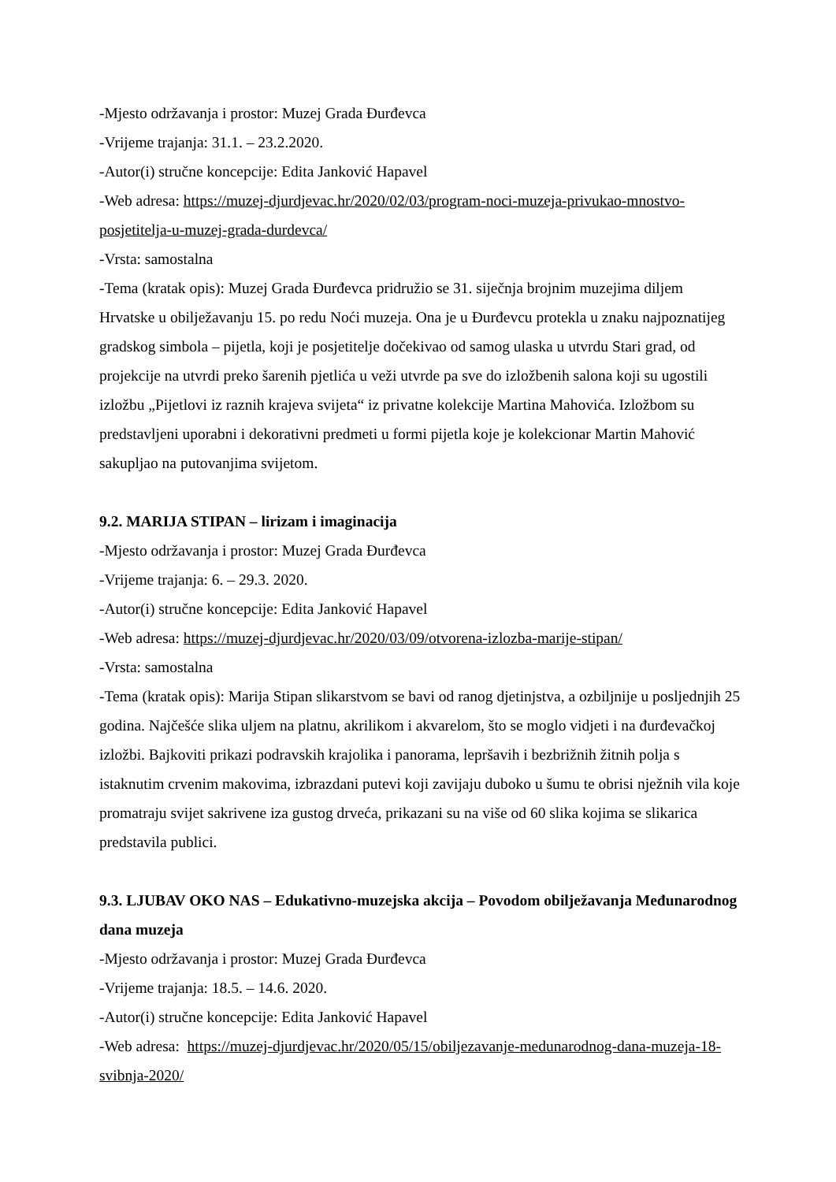-Mjesto održavanja i prostor: Muzej Grada Đurđevca
-Vrijeme trajanja: 31.1. – 23.2.2020.
-Autor(i) stručne koncepcije: Edita Janković Hapavel
-Web adresa: https://muzej-djurdjevac.hr/2020/02/03/program-noci-muzeja-privukao-mnostvo-posjetitelja-u-muzej-grada-durdevca/
-Vrsta: samostalna
-Tema (kratak opis): Muzej Grada Đurđevca pridružio se 31. siječnja brojnim muzejima diljem Hrvatske u obilježavanju 15. po redu Noći muzeja. Ona je u Đurđevcu protekla u znaku najpoznatijeg gradskog simbola – pijetla, koji je posjetitelje dočekivao od samog ulaska u utvrdu Stari grad, od projekcije na utvrdi preko šarenih pjetlića u veži utvrde pa sve do izložbenih salona koji su ugostili izložbu „Pijetlovi iz raznih krajeva svijeta“ iz privatne kolekcije Martina Mahovića. Izložbom su predstavljeni uporabni i dekorativni predmeti u formi pijetla koje je kolekcionar Martin Mahović sakupljao na putovanjima svijetom.
9.2. MARIJA STIPAN – lirizam i imaginacija
-Mjesto održavanja i prostor: Muzej Grada Đurđevca
-Vrijeme trajanja: 6. – 29.3. 2020.
-Autor(i) stručne koncepcije: Edita Janković Hapavel
-Web adresa: https://muzej-djurdjevac.hr/2020/03/09/otvorena-izlozba-marije-stipan/
-Vrsta: samostalna
-Tema (kratak opis): Marija Stipan slikarstvom se bavi od ranog djetinjstva, a ozbiljnije u posljednjih 25 godina. Najčešće slika uljem na platnu, akrilikom i akvarelom, što se moglo vidjeti i na đurđevačkoj izložbi. Bajkoviti prikazi podravskih krajolika i panorama, lepršavih i bezbrižnih žitnih polja s istaknutim crvenim makovima, izbrazdani putevi koji zavijaju duboko u šumu te obrisi nježnih vila koje promatraju svijet sakrivene iza gustog drveća, prikazani su na više od 60 slika kojima se slikarica predstavila publici.
9.3. LJUBAV OKO NAS – Edukativno-muzejska akcija – Povodom obilježavanja Međunarodnog dana muzeja
-Mjesto održavanja i prostor: Muzej Grada Đurđevca
-Vrijeme trajanja: 18.5. – 14.6. 2020.
-Autor(i) stručne koncepcije: Edita Janković Hapavel
-Web adresa: https://muzej-djurdjevac.hr/2020/05/15/obiljezavanje-medunarodnog-dana-muzeja-18-svibnja-2020/